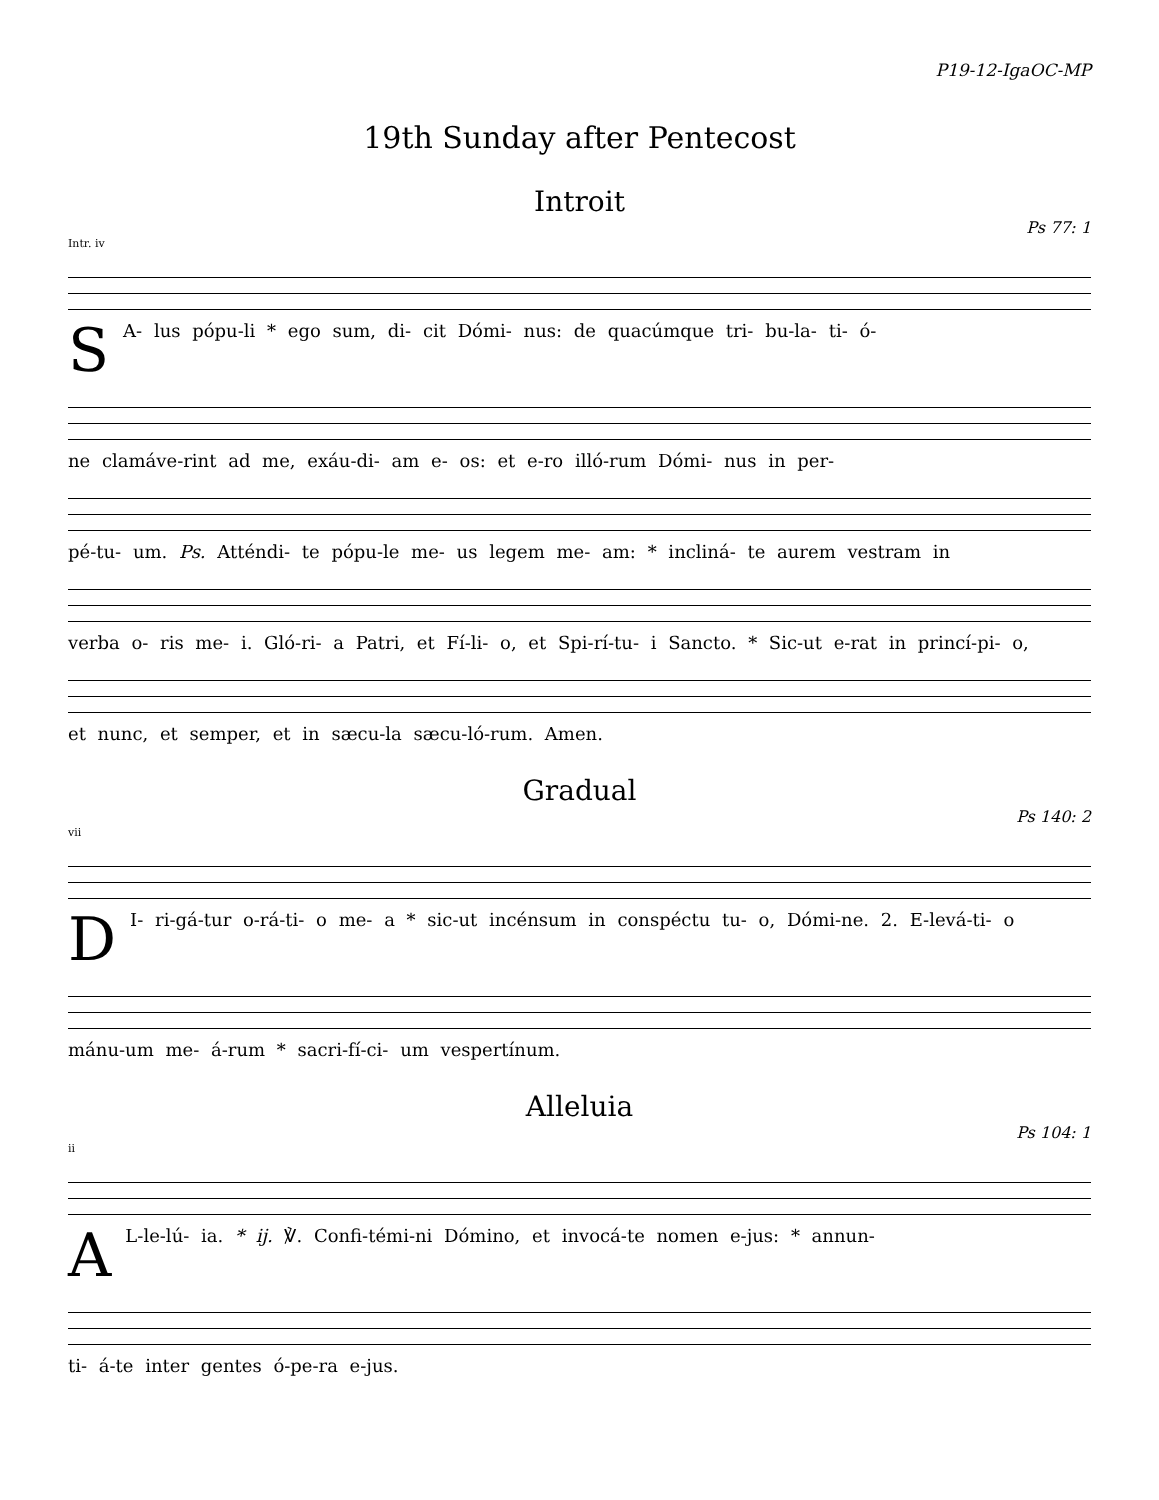P19-12-IgaOC-MP
19th Sunday after Pentecost
Introit
Ps 77: 1
Intr. iv
SA- lus pópu-li * ego sum, di- cit Dómi- nus: de quacúmque tri- bu-la- ti- ó-
ne clamáve-rint ad me, exáu-di- am e- os: et e-ro illó-rum Dómi- nus in per-
pé-tu- um. Ps. Atténdi- te pópu-le me- us legem me- am: * incliná- te aurem vestram in
verba o- ris me- i. Gló-ri- a Patri, et Fí-li- o, et Spi-rí-tu- i Sancto. * Sic-ut e-rat in princí-pi- o,
et nunc, et semper, et in sæcu-la sæcu-ló-rum. Amen.
Gradual
Ps 140: 2
vii
DI- ri-gá-tur o-rá-ti- o me- a * sic-ut incénsum in conspéctu tu- o, Dómi-ne. 2. E-levá-ti- o
mánu-um me- á-rum * sacri-fí-ci- um vespertínum.
Alleluia
Ps 104: 1
ii
AL-le-lú- ia. * ij. ℣. Confi-témi-ni Dómino, et invocá-te nomen e-jus: * annun-
ti- á-te inter gentes ó-pe-ra e-jus.